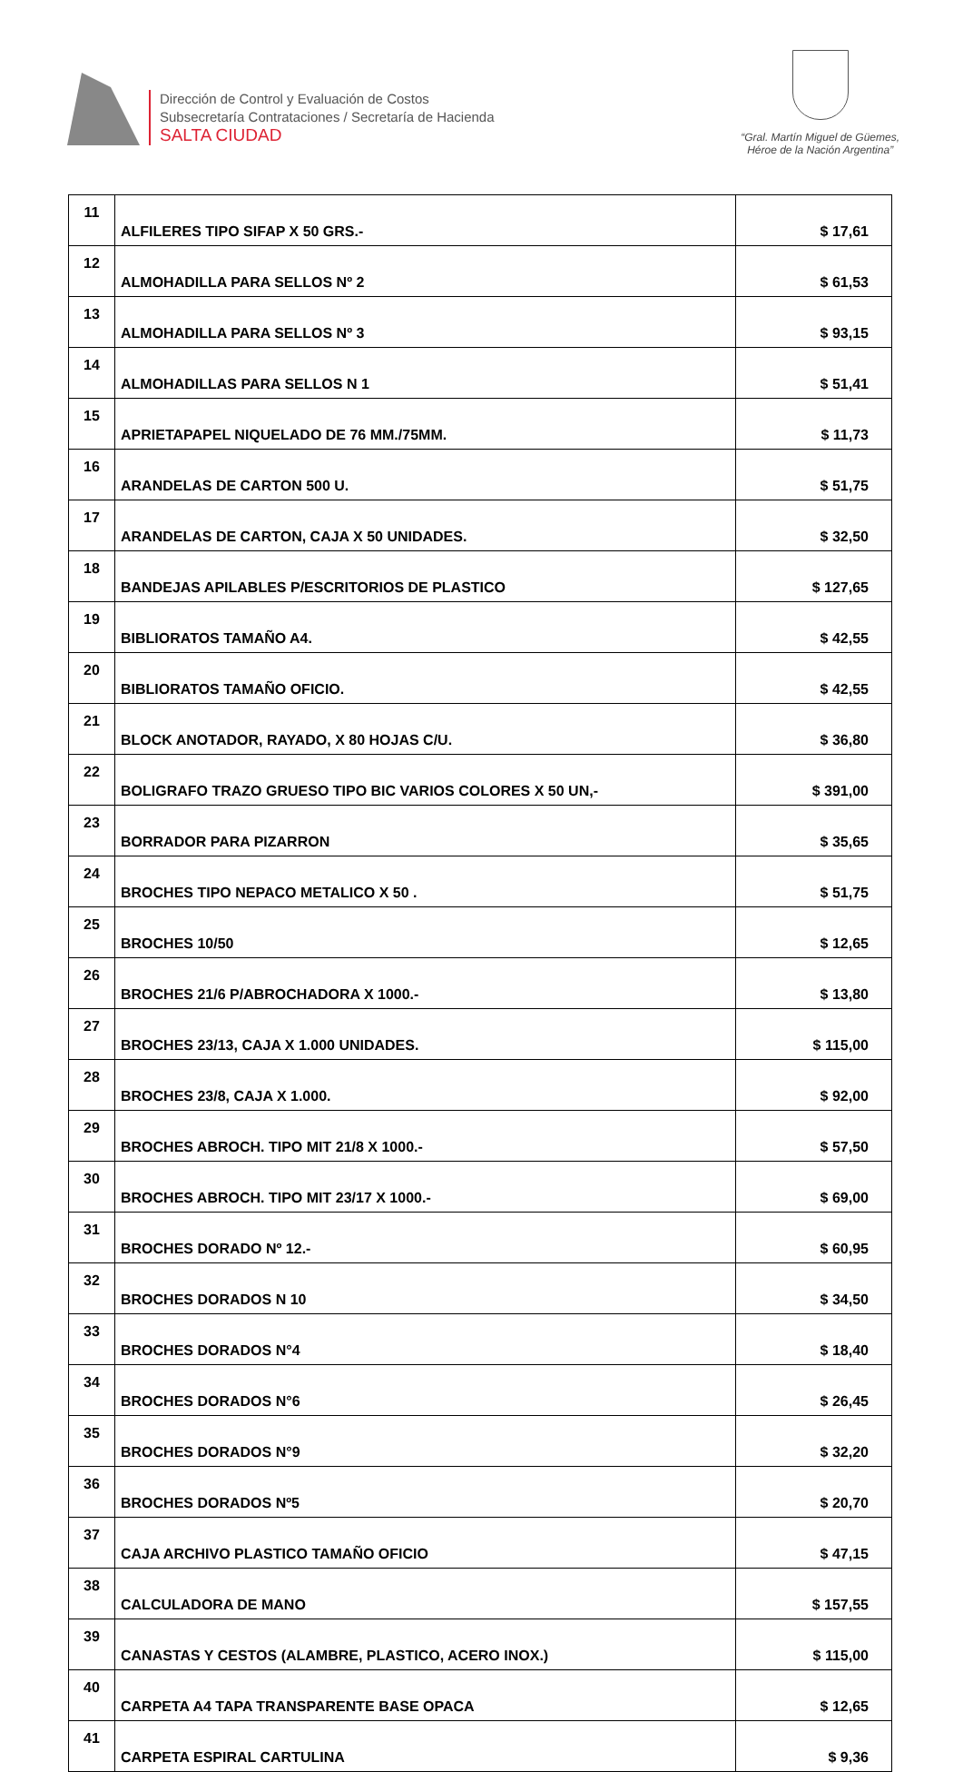Dirección de Control y Evaluación de Costos
Subsecretaría Contrataciones / Secretaría de Hacienda
SALTA CIUDAD
“Gral. Martín Miguel de Güemes,
Héroe de la Nación Argentina”
| 11 | ALFILERES TIPO SIFAP X 50 GRS.- | $ 17,61 |
| 12 | ALMOHADILLA PARA SELLOS Nº 2 | $ 61,53 |
| 13 | ALMOHADILLA PARA SELLOS Nº 3 | $ 93,15 |
| 14 | ALMOHADILLAS PARA SELLOS N 1 | $ 51,41 |
| 15 | APRIETAPAPEL NIQUELADO DE 76 MM./75MM. | $ 11,73 |
| 16 | ARANDELAS DE CARTON 500 U. | $ 51,75 |
| 17 | ARANDELAS DE CARTON, CAJA X 50 UNIDADES. | $ 32,50 |
| 18 | BANDEJAS APILABLES P/ESCRITORIOS DE PLASTICO | $ 127,65 |
| 19 | BIBLIORATOS TAMAÑO A4. | $ 42,55 |
| 20 | BIBLIORATOS TAMAÑO OFICIO. | $ 42,55 |
| 21 | BLOCK ANOTADOR, RAYADO, X 80 HOJAS C/U. | $ 36,80 |
| 22 | BOLIGRAFO TRAZO GRUESO TIPO BIC VARIOS COLORES X 50 UN,- | $ 391,00 |
| 23 | BORRADOR PARA PIZARRON | $ 35,65 |
| 24 | BROCHES TIPO NEPACO METALICO X 50 . | $ 51,75 |
| 25 | BROCHES 10/50 | $ 12,65 |
| 26 | BROCHES 21/6 P/ABROCHADORA X 1000.- | $ 13,80 |
| 27 | BROCHES 23/13, CAJA X 1.000 UNIDADES. | $ 115,00 |
| 28 | BROCHES 23/8, CAJA X 1.000. | $ 92,00 |
| 29 | BROCHES ABROCH. TIPO MIT 21/8 X 1000.- | $ 57,50 |
| 30 | BROCHES ABROCH. TIPO MIT 23/17 X 1000.- | $ 69,00 |
| 31 | BROCHES DORADO Nº 12.- | $ 60,95 |
| 32 | BROCHES DORADOS N 10 | $ 34,50 |
| 33 | BROCHES DORADOS N°4 | $ 18,40 |
| 34 | BROCHES DORADOS N°6 | $ 26,45 |
| 35 | BROCHES DORADOS N°9 | $ 32,20 |
| 36 | BROCHES DORADOS Nº5 | $ 20,70 |
| 37 | CAJA ARCHIVO PLASTICO TAMAÑO OFICIO | $ 47,15 |
| 38 | CALCULADORA DE MANO | $ 157,55 |
| 39 | CANASTAS Y CESTOS (ALAMBRE, PLASTICO, ACERO INOX.) | $ 115,00 |
| 40 | CARPETA A4 TAPA TRANSPARENTE BASE OPACA | $ 12,65 |
| 41 | CARPETA ESPIRAL CARTULINA | $ 9,36 |